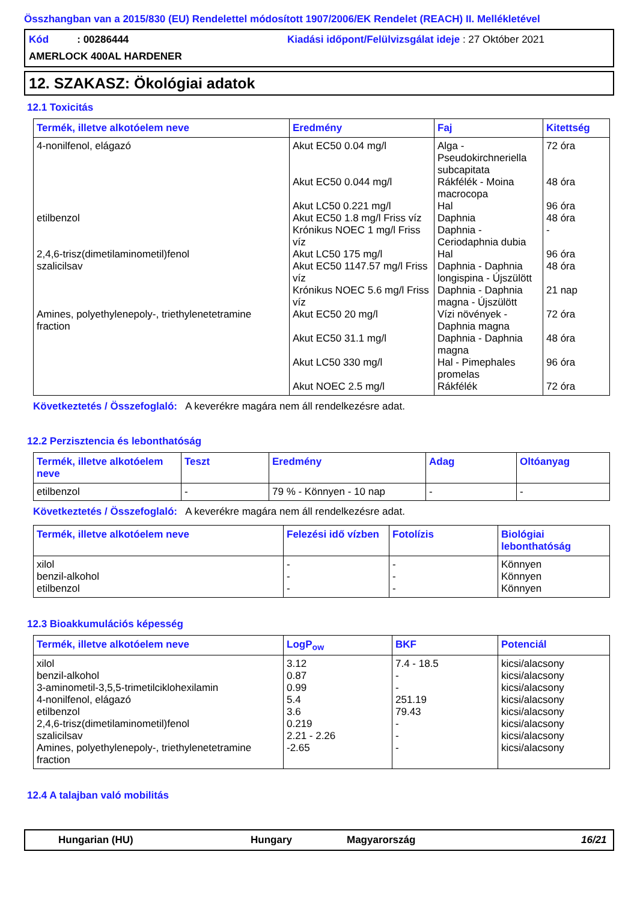Összhangban van a 2015/830 (EU) Rendelettel módosított 1907/2006/EK Rendelet (REACH) II. Mellékletével
Kód : 00286444
Kiadási időpont/Felülvizsgálat ideje : 27 Október 2021
AMERLOCK 400AL HARDENER
12. SZAKASZ: Ökológiai adatok
12.1 Toxicitás
| Termék, illetve alkotóelem neve | Eredmény | Faj | Kitettség |
| --- | --- | --- | --- |
| 4-nonilfenol, elágazó | Akut EC50 0.04 mg/l | Alga - Pseudokirchneriella subcapitata | 72 óra |
| | Akut EC50 0.044 mg/l | Rákfélék - Moina macrocopa | 48 óra |
| | Akut LC50 0.221 mg/l | Hal | 96 óra |
| etilbenzol | Akut EC50 1.8 mg/l Friss víz | Daphnia | 48 óra |
| | Krónikus NOEC 1 mg/l Friss víz | Daphnia - Ceriodaphnia dubia | - |
| 2,4,6-trisz(dimetilaminometil)fenol | Akut LC50 175 mg/l | Hal | 96 óra |
| szalicilsav | Akut EC50 1147.57 mg/l Friss víz | Daphnia - Daphnia longispina - Újszülött | 48 óra |
| | Krónikus NOEC 5.6 mg/l Friss víz | Daphnia - Daphnia magna - Újszülött | 21 nap |
| Amines, polyethylenepoly-, triethylenetetramine fraction | Akut EC50 20 mg/l | Vízi növények - Daphnia magna | 72 óra |
| | Akut EC50 31.1 mg/l | Daphnia - Daphnia magna | 48 óra |
| | Akut LC50 330 mg/l | Hal - Pimephales promelas | 96 óra |
| | Akut NOEC 2.5 mg/l | Rákfélék | 72 óra |
Következtetés / Összefoglaló: A keverékre magára nem áll rendelkezésre adat.
12.2 Perzisztencia és lebonthatóság
| Termék, illetve alkotóelem neve | Teszt | Eredmény | Adag | Oltóanyag |
| --- | --- | --- | --- | --- |
| etilbenzol | - | 79 % - Könnyen - 10 nap | - | - |
Következtetés / Összefoglaló: A keverékre magára nem áll rendelkezésre adat.
| Termék, illetve alkotóelem neve | Felezési idő vízben | Fotolízis | Biológiai lebonthatóság |
| --- | --- | --- | --- |
| xilol | - | - | Könnyen |
| benzil-alkohol | - | - | Könnyen |
| etilbenzol | - | - | Könnyen |
12.3 Bioakkumulációs képesség
| Termék, illetve alkotóelem neve | LogP<sub>ow</sub> | BKF | Potenciál |
| --- | --- | --- | --- |
| xilol | 3.12 | 7.4 - 18.5 | kicsi/alacsony |
| benzil-alkohol | 0.87 | - | kicsi/alacsony |
| 3-aminometil-3,5,5-trimetilciklohexilamin | 0.99 | - | kicsi/alacsony |
| 4-nonilfenol, elágazó | 5.4 | 251.19 | kicsi/alacsony |
| etilbenzol | 3.6 | 79.43 | kicsi/alacsony |
| 2,4,6-trisz(dimetilaminometil)fenol | 0.219 | - | kicsi/alacsony |
| szalicilsav | 2.21 - 2.26 | - | kicsi/alacsony |
| Amines, polyethylenepoly-, triethylenetetramine fraction | -2.65 | - | kicsi/alacsony |
12.4 A talajban való mobilitás
Hungarian (HU) Hungary Magyarország 16/21